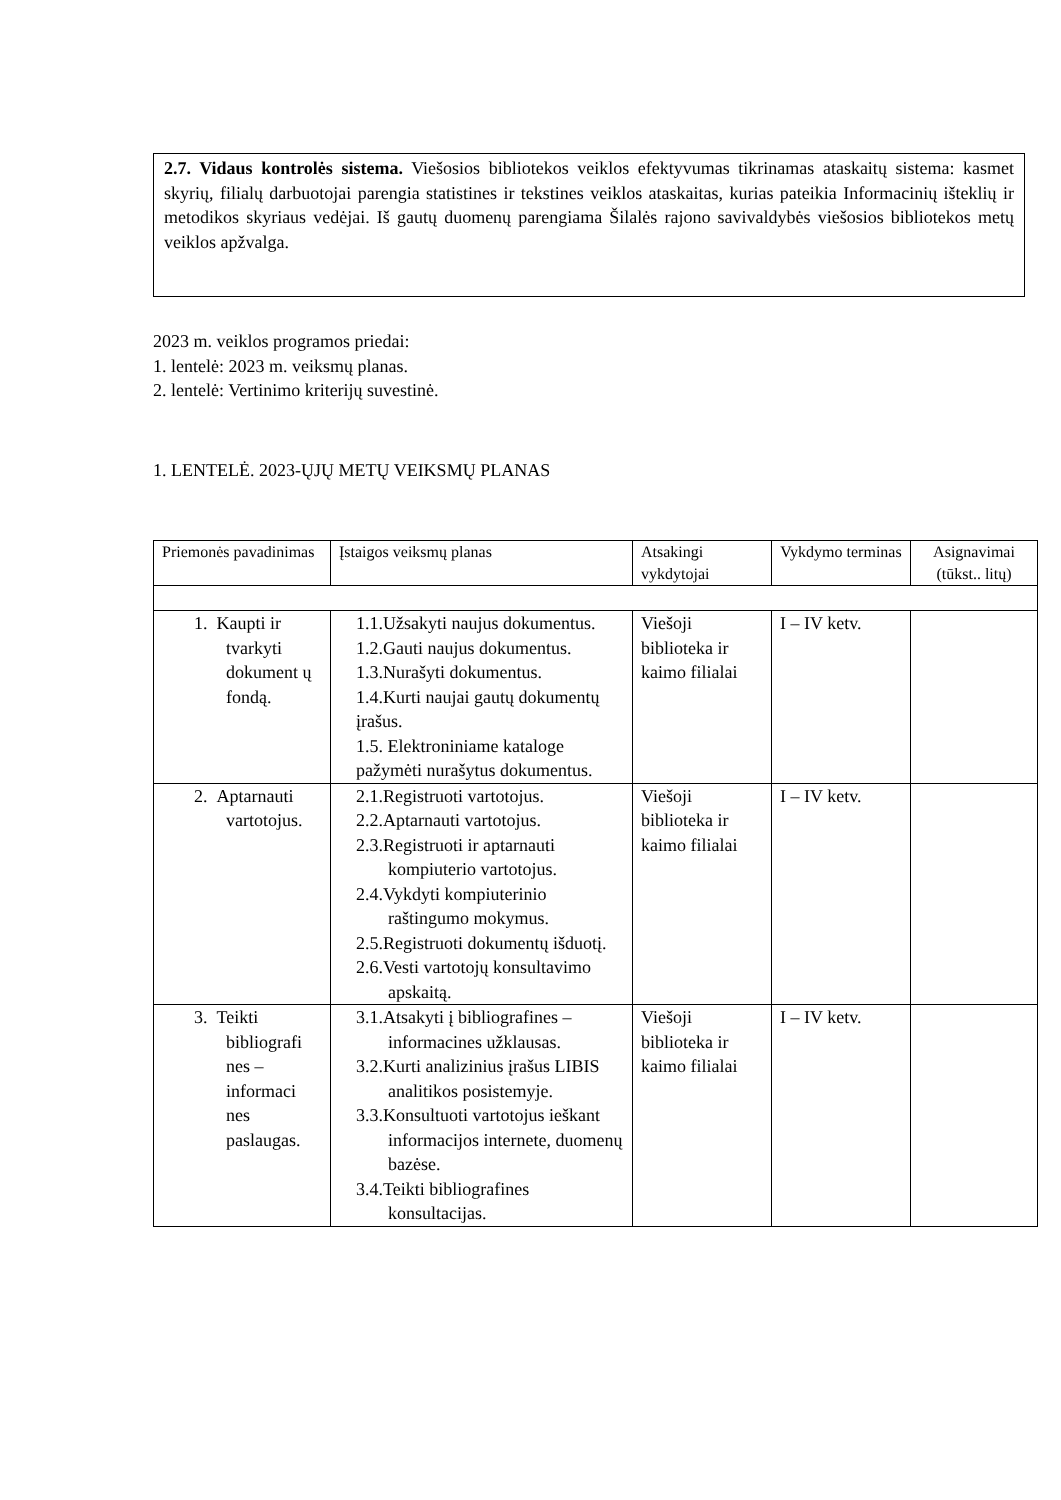2.7. Vidaus kontrolės sistema. Viešosios bibliotekos veiklos efektyvumas tikrinamas ataskaitų sistema: kasmet skyrių, filialų darbuotojai parengia statistines ir tekstines veiklos ataskaitas, kurias pateikia Informacinių išteklių ir metodikos skyriaus vedėjai. Iš gautų duomenų parengiama Šilalės rajono savivaldybės viešosios bibliotekos metų veiklos apžvalga.
2023 m. veiklos programos priedai:
1. lentelė: 2023 m. veiksmų planas.
2. lentelė: Vertinimo kriterijų suvestinė.
1. LENTELĖ. 2023-ŲJŲ METŲ VEIKSMŲ PLANAS
| Priemonės pavadinimas | Įstaigos veiksmų planas | Atsakingi vykdytojai | Vykdymo terminas | Asignavimai (tūkst.. litų) |
| 1. Kaupti ir tvarkyti dokument ų fondą. | 1.1.Užsakyti naujus dokumentus. 1.2.Gauti naujus dokumentus. 1.3.Nurašyti dokumentus. 1.4.Kurti naujai gautų dokumentų įrašus. 1.5. Elektroniniame kataloge pažymėti nurašytus dokumentus. | Viešoji biblioteka ir kaimo filialai | I – IV ketv. | |
| 2. Aptarnauti vartotojus. | 2.1.Registruoti vartotojus. 2.2.Aptarnauti vartotojus. 2.3.Registruoti ir aptarnauti kompiuterio vartotojus. 2.4.Vykdyti kompiuterinio raštingumo mokymus. 2.5.Registruoti dokumentų išduotį. 2.6.Vesti vartotojų konsultavimo apskaitą. | Viešoji biblioteka ir kaimo filialai | I – IV ketv. | |
| 3. Teikti bibliografi nes – informaci nes paslaugas. | 3.1.Atsakyti į bibliografines – informacines užklausas. 3.2.Kurti analizinius įrašus LIBIS analitikos posistemyje. 3.3.Konsultuoti vartotojus ieškant informacijos internete, duomenų bazėse. 3.4.Teikti bibliografines konsultacijas. | Viešoji biblioteka ir kaimo filialai | I – IV ketv. | |